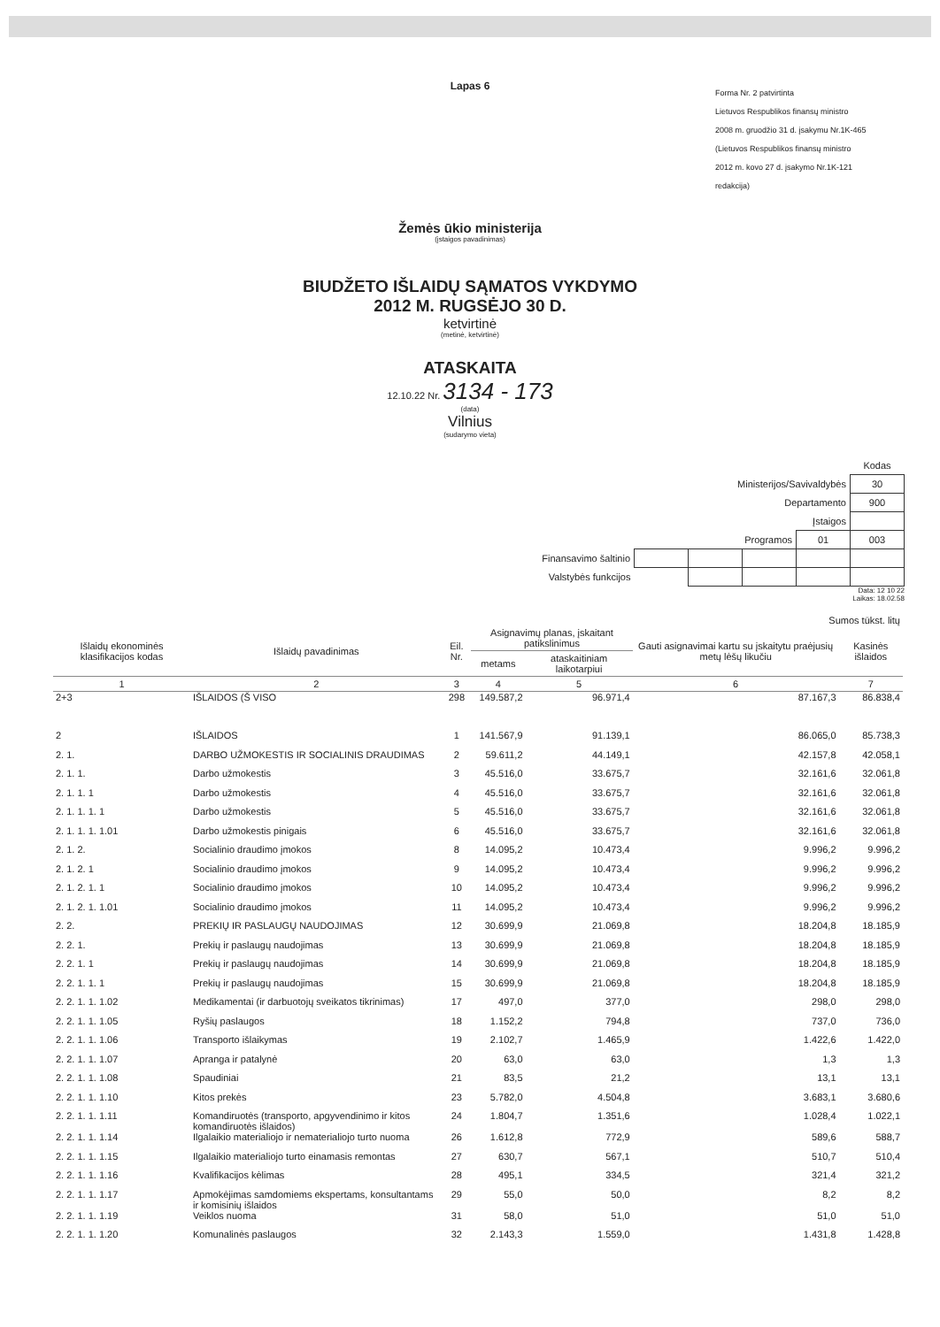Lapas 6
Forma Nr. 2 patvirtinta
Lietuvos Respublikos finansų ministro
2008 m. gruodžio 31 d. įsakymu Nr.1K-465
(Lietuvos Respublikos finansų ministro
2012 m. kovo 27 d. įsakymo Nr.1K-121
redakcija)
Žemės ūkio ministerija
(įstaigos pavadinimas)
BIUDŽETO IŠLAIDŲ SĄMATOS VYKDYMO
2012 M. RUGSĖJO 30 D.
ketvirtinė
(metinė, ketvirtinė)
ATASKAITA
12.10.22 Nr. 3134 - 173
(data)
Vilnius
(sudarymo vieta)
| | | | | | Kodas |
| Ministerijos/Savivaldybės | | | | | 30 |
| Departamento | | | | | 900 |
| Įstaigos | | | | | |
| Programos | | | | 01 | 003 |
| Finansavimo šaltinio | | | | | |
| Valstybės funkcijos | | | | | |
Data: 12 10 22
Laikas: 18.02.58
Sumos tūkst. litų
| Išlaidų ekonominės klasifikacijos kodas | Išlaidų pavadinimas | Eil. Nr. | Asignavimų planas, įskaitant patikslinimus | | Gauti asignavimai kartu su įskaitytu praėjusių metų lėšų likučiu | Kasinės išlaidos |
| --- | --- | --- | --- | --- | --- | --- |
| | | | metams | ataskaitiniam laikotarpiui | | |
| 1 | 2 | 3 | 4 | 5 | 6 | 7 |
| 2+3 | IŠLAIDOS (Š VISO | 298 | 149.587,2 | 96.971,4 | 87.167,3 | 86.838,4 |
| 2 | IŠLAIDOS | 1 | 141.567,9 | 91.139,1 | 86.065,0 | 85.738,3 |
| 2. 1. | DARBO UŽMOKESTIS IR SOCIALINIS DRAUDIMAS | 2 | 59.611,2 | 44.149,1 | 42.157,8 | 42.058,1 |
| 2. 1. 1. | Darbo užmokestis | 3 | 45.516,0 | 33.675,7 | 32.161,6 | 32.061,8 |
| 2. 1. 1. 1 | Darbo užmokestis | 4 | 45.516,0 | 33.675,7 | 32.161,6 | 32.061,8 |
| 2. 1. 1. 1. 1 | Darbo užmokestis | 5 | 45.516,0 | 33.675,7 | 32.161,6 | 32.061,8 |
| 2. 1. 1. 1. 1.01 | Darbo užmokestis pinigais | 6 | 45.516,0 | 33.675,7 | 32.161,6 | 32.061,8 |
| 2. 1. 2. | Socialinio draudimo įmokos | 8 | 14.095,2 | 10.473,4 | 9.996,2 | 9.996,2 |
| 2. 1. 2. 1 | Socialinio draudimo įmokos | 9 | 14.095,2 | 10.473,4 | 9.996,2 | 9.996,2 |
| 2. 1. 2. 1. 1 | Socialinio draudimo įmokos | 10 | 14.095,2 | 10.473,4 | 9.996,2 | 9.996,2 |
| 2. 1. 2. 1. 1.01 | Socialinio draudimo įmokos | 11 | 14.095,2 | 10.473,4 | 9.996,2 | 9.996,2 |
| 2. 2. | PREKIŲ IR PASLAUGŲ NAUDOJIMAS | 12 | 30.699,9 | 21.069,8 | 18.204,8 | 18.185,9 |
| 2. 2. 1. | Prekių ir paslaugų naudojimas | 13 | 30.699,9 | 21.069,8 | 18.204,8 | 18.185,9 |
| 2. 2. 1. 1 | Prekių ir paslaugų naudojimas | 14 | 30.699,9 | 21.069,8 | 18.204,8 | 18.185,9 |
| 2. 2. 1. 1. 1 | Prekių ir paslaugų naudojimas | 15 | 30.699,9 | 21.069,8 | 18.204,8 | 18.185,9 |
| 2. 2. 1. 1. 1.02 | Medikamentai (ir darbuotojų sveikatos tikrinimas) | 17 | 497,0 | 377,0 | 298,0 | 298,0 |
| 2. 2. 1. 1. 1.05 | Ryšių paslaugos | 18 | 1.152,2 | 794,8 | 737,0 | 736,0 |
| 2. 2. 1. 1. 1.06 | Transporto išlaikymas | 19 | 2.102,7 | 1.465,9 | 1.422,6 | 1.422,0 |
| 2. 2. 1. 1. 1.07 | Apranga ir patalynė | 20 | 63,0 | 63,0 | 1,3 | 1,3 |
| 2. 2. 1. 1. 1.08 | Spaudiniai | 21 | 83,5 | 21,2 | 13,1 | 13,1 |
| 2. 2. 1. 1. 1.10 | Kitos prekės | 23 | 5.782,0 | 4.504,8 | 3.683,1 | 3.680,6 |
| 2. 2. 1. 1. 1.11 | Komandiruotės (transporto, apgyvendinimo ir kitos komandiruotės išlaidos) | 24 | 1.804,7 | 1.351,6 | 1.028,4 | 1.022,1 |
| 2. 2. 1. 1. 1.14 | Ilgalaikio materialiojo ir nematerialiojo turto nuoma | 26 | 1.612,8 | 772,9 | 589,6 | 588,7 |
| 2. 2. 1. 1. 1.15 | Ilgalaikio materialiojo turto einamasis remontas | 27 | 630,7 | 567,1 | 510,7 | 510,4 |
| 2. 2. 1. 1. 1.16 | Kvalifikacijos kėlimas | 28 | 495,1 | 334,5 | 321,4 | 321,2 |
| 2. 2. 1. 1. 1.17 | Apmokėjimas samdomiems ekspertams, konsultantams ir komisinių išlaidos | 29 | 55,0 | 50,0 | 8,2 | 8,2 |
| 2. 2. 1. 1. 1.19 | Veiklos nuoma | 31 | 58,0 | 51,0 | 51,0 | 51,0 |
| 2. 2. 1. 1. 1.20 | Komunalinės paslaugos | 32 | 2.143,3 | 1.559,0 | 1.431,8 | 1.428,8 |